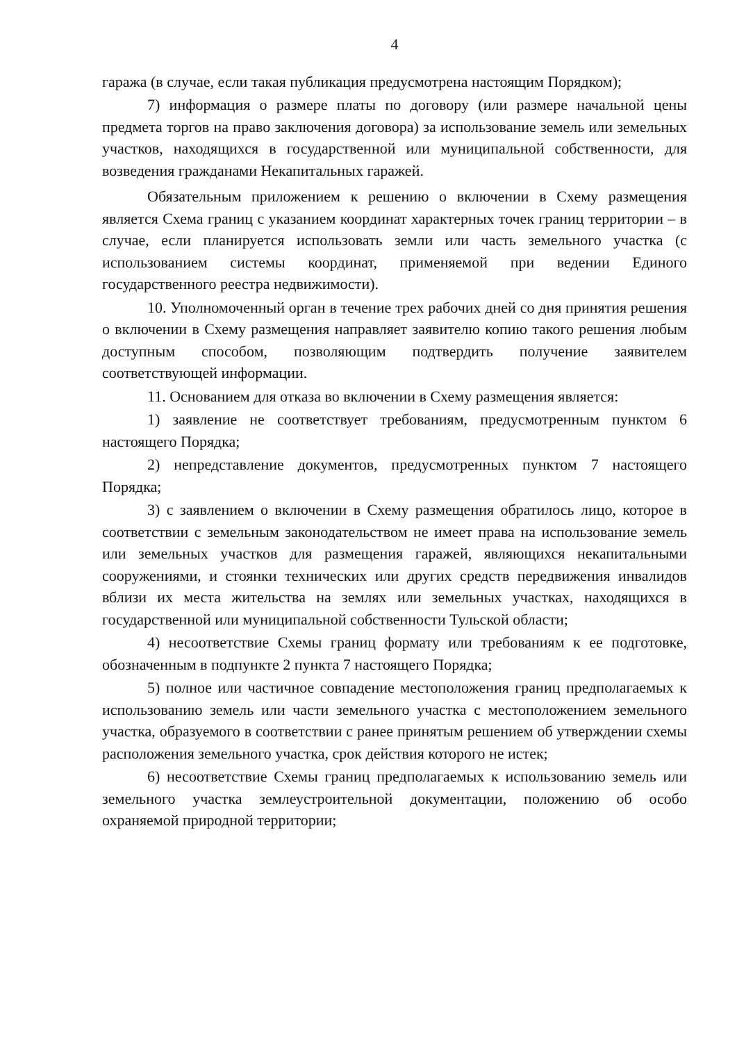4
гаража (в случае, если такая публикация предусмотрена настоящим Порядком);
7) информация о размере платы по договору (или размере начальной цены предмета торгов на право заключения договора) за использование земель или земельных участков, находящихся в государственной или муниципальной собственности, для возведения гражданами Некапитальных гаражей.
Обязательным приложением к решению о включении в Схему размещения является Схема границ с указанием координат характерных точек границ территории – в случае, если планируется использовать земли или часть земельного участка (с использованием системы координат, применяемой при ведении Единого государственного реестра недвижимости).
10. Уполномоченный орган в течение трех рабочих дней со дня принятия решения о включении в Схему размещения направляет заявителю копию такого решения любым доступным способом, позволяющим подтвердить получение заявителем соответствующей информации.
11. Основанием для отказа во включении в Схему размещения является:
1) заявление не соответствует требованиям, предусмотренным пунктом 6 настоящего Порядка;
2) непредставление документов, предусмотренных пунктом 7 настоящего Порядка;
3) с заявлением о включении в Схему размещения обратилось лицо, которое в соответствии с земельным законодательством не имеет права на использование земель или земельных участков для размещения гаражей, являющихся некапитальными сооружениями, и стоянки технических или других средств передвижения инвалидов вблизи их места жительства на землях или земельных участках, находящихся в государственной или муниципальной собственности Тульской области;
4) несоответствие Схемы границ формату или требованиям к ее подготовке, обозначенным в подпункте 2 пункта 7 настоящего Порядка;
5) полное или частичное совпадение местоположения границ предполагаемых к использованию земель или части земельного участка с местоположением земельного участка, образуемого в соответствии с ранее принятым решением об утверждении схемы расположения земельного участка, срок действия которого не истек;
6) несоответствие Схемы границ предполагаемых к использованию земель или земельного участка землеустроительной документации, положению об особо охраняемой природной территории;